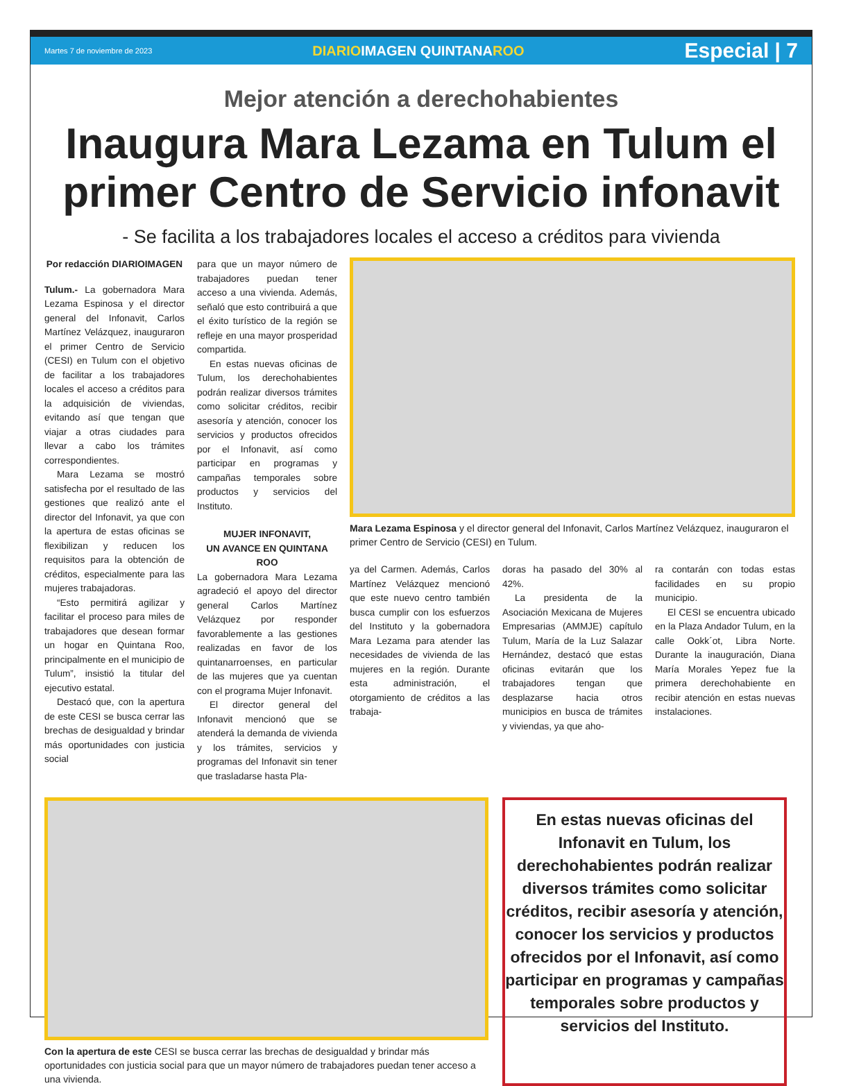Martes 7 de noviembre de 2023
DIARIOIMAGEN QUINTANAROO
Especial | 7
Mejor atención a derechohabientes
Inaugura Mara Lezama en Tulum el primer Centro de Servicio infonavit
- Se facilita a los trabajadores locales el acceso a créditos para vivienda
Por redacción DIARIOIMAGEN
Tulum.- La gobernadora Mara Lezama Espinosa y el director general del Infonavit, Carlos Martínez Velázquez, inauguraron el primer Centro de Servicio (CESI) en Tulum con el objetivo de facilitar a los trabajadores locales el acceso a créditos para la adquisición de viviendas, evitando así que tengan que viajar a otras ciudades para llevar a cabo los trámites correspondientes.
Mara Lezama se mostró satisfecha por el resultado de las gestiones que realizó ante el director del Infonavit, ya que con la apertura de estas oficinas se flexibilizan y reducen los requisitos para la obtención de créditos, especialmente para las mujeres trabajadoras.
“Esto permitirá agilizar y facilitar el proceso para miles de trabajadores que desean formar un hogar en Quintana Roo, principalmente en el municipio de Tulum”, insistió la titular del ejecutivo estatal.
Destacó que, con la apertura de este CESI se busca cerrar las brechas de desigualdad y brindar más oportunidades con justicia social
para que un mayor número de trabajadores puedan tener acceso a una vivienda. Además, señaló que esto contribuirá a que el éxito turístico de la región se refleje en una mayor prosperidad compartida.
En estas nuevas oficinas de Tulum, los derechohabientes podrán realizar diversos trámites como solicitar créditos, recibir asesoría y atención, conocer los servicios y productos ofrecidos por el Infonavit, así como participar en programas y campañas temporales sobre productos y servicios del Instituto.
MUJER INFONAVIT,
UN AVANCE EN QUINTANA ROO
La gobernadora Mara Lezama agradeció el apoyo del director general Carlos Martínez Velázquez por responder favorablemente a las gestiones realizadas en favor de los quintanarroenses, en particular de las mujeres que ya cuentan con el programa Mujer Infonavit.
El director general del Infonavit mencionó que se atenderá la demanda de vivienda y los trámites, servicios y programas del Infonavit sin tener que trasladarse hasta Pla-
Mara Lezama Espinosa y el director general del Infonavit, Carlos Martínez Velázquez, inauguraron el primer Centro de Servicio (CESI) en Tulum.
ya del Carmen. Además, Carlos Martínez Velázquez mencionó que este nuevo centro también busca cumplir con los esfuerzos del Instituto y la gobernadora Mara Lezama para atender las necesidades de vivienda de las mujeres en la región. Durante esta administración, el otorgamiento de créditos a las trabaja-
doras ha pasado del 30% al 42%.
La presidenta de la Asociación Mexicana de Mujeres Empresarias (AMMJE) capítulo Tulum, María de la Luz Salazar Hernández, destacó que estas oficinas evitarán que los trabajadores tengan que desplazarse hacia otros municipios en busca de trámites y viviendas, ya que aho-
ra contarán con todas estas facilidades en su propio municipio.
El CESI se encuentra ubicado en la Plaza Andador Tulum, en la calle Ookk´ot, Libra Norte. Durante la inauguración, Diana María Morales Yepez fue la primera derechohabiente en recibir atención en estas nuevas instalaciones.
Con la apertura de este CESI se busca cerrar las brechas de desigualdad y brindar más oportunidades con justicia social para que un mayor número de trabajadores puedan tener acceso a una vivienda.
En estas nuevas oficinas del Infonavit en Tulum, los derechohabientes podrán realizar diversos trámites como solicitar créditos, recibir asesoría y atención, conocer los servicios y productos ofrecidos por el Infonavit, así como participar en programas y campañas temporales sobre productos y servicios del Instituto.